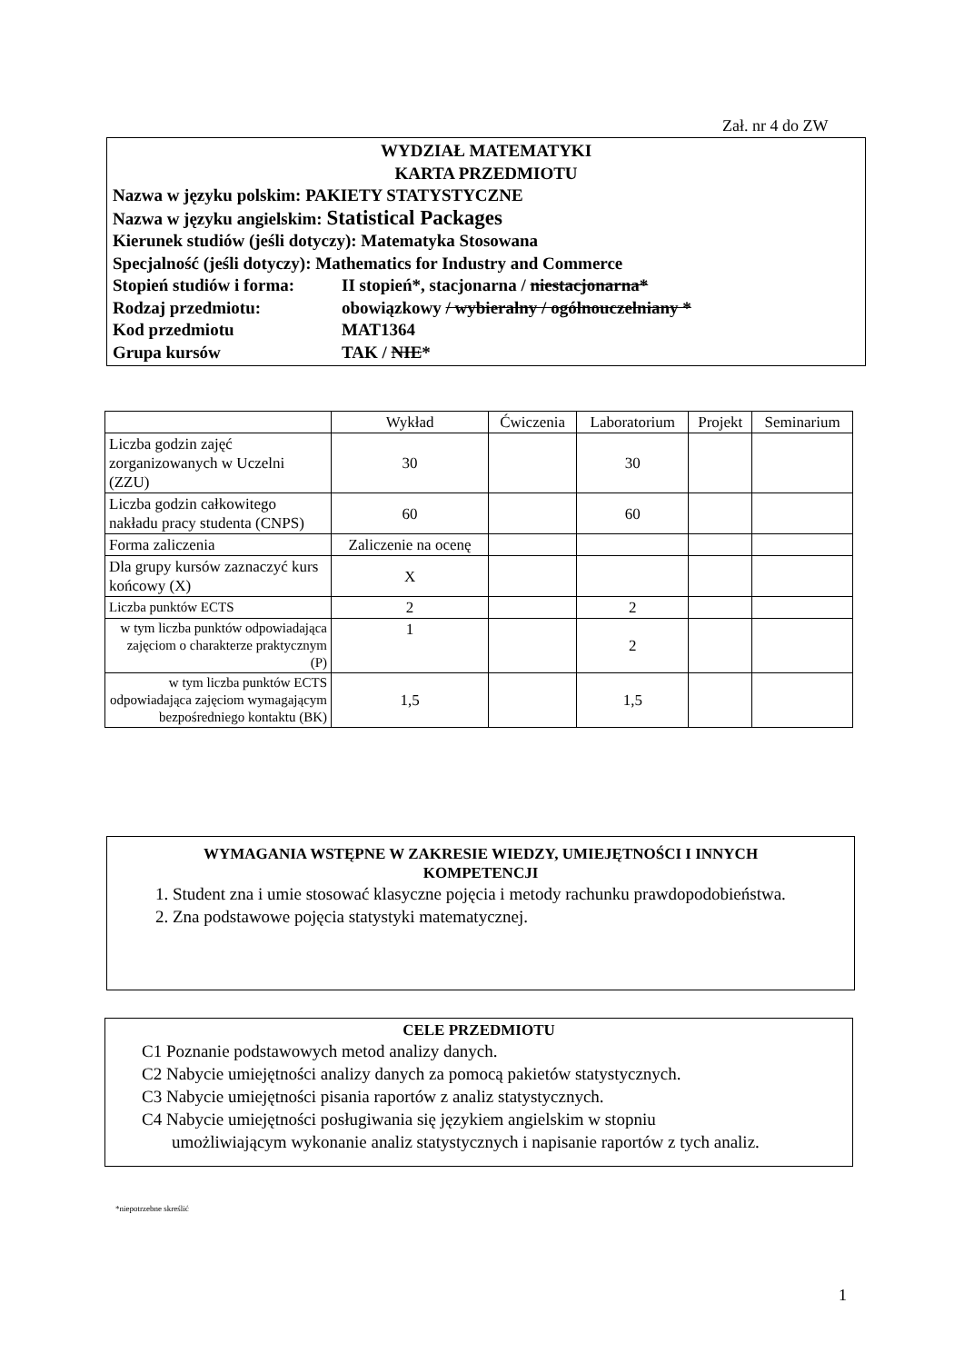Zał. nr 4 do ZW
WYDZIAŁ MATEMATYKI
KARTA PRZEDMIOTU
Nazwa w języku polskim: PAKIETY STATYSTYCZNE
Nazwa w języku angielskim: Statistical Packages
Kierunek studiów (jeśli dotyczy): Matematyka Stosowana
Specjalność (jeśli dotyczy): Mathematics for Industry and Commerce
Stopień studiów i forma: II stopień*, stacjonarna / niestacjonarna*
Rodzaj przedmiotu: obowiązkowy / wybieralny / ogólnouczelniany *
Kod przedmiotu MAT1364
Grupa kursów TAK / NIE*
| | Wykład | Ćwiczenia | Laboratorium | Projekt | Seminarium |
| --- | --- | --- | --- | --- | --- |
| Liczba godzin zajęć zorganizowanych w Uczelni (ZZU) | 30 | | 30 | | |
| Liczba godzin całkowitego nakładu pracy studenta (CNPS) | 60 | | 60 | | |
| Forma zaliczenia | Zaliczenie na ocenę | | | | |
| Dla grupy kursów zaznaczyć kurs końcowy (X) | X | | | | |
| Liczba punktów ECTS | 2 | | 2 | | |
| w tym liczba punktów odpowiadająca zajęciom o charakterze praktycznym (P) | 1 | | 2 | | |
| w tym liczba punktów ECTS odpowiadająca zajęciom wymagającym bezpośredniego kontaktu (BK) | 1,5 | | 1,5 | | |
WYMAGANIA WSTĘPNE W ZAKRESIE WIEDZY, UMIEJĘTNOŚCI I INNYCH
KOMPETENCJI
1. Student zna i umie stosować klasyczne pojęcia i metody rachunku prawdopodobieństwa.
2. Zna podstawowe pojęcia statystyki matematycznej.
CELE PRZEDMIOTU
C1 Poznanie podstawowych metod analizy danych.
C2 Nabycie umiejętności analizy danych za pomocą pakietów statystycznych.
C3 Nabycie umiejętności pisania raportów z analiz statystycznych.
C4 Nabycie umiejętności posługiwania się językiem angielskim w stopniu
umożliwiającym wykonanie analiz statystycznych i napisanie raportów z tych analiz.
*niepotrzebne skreślić
1